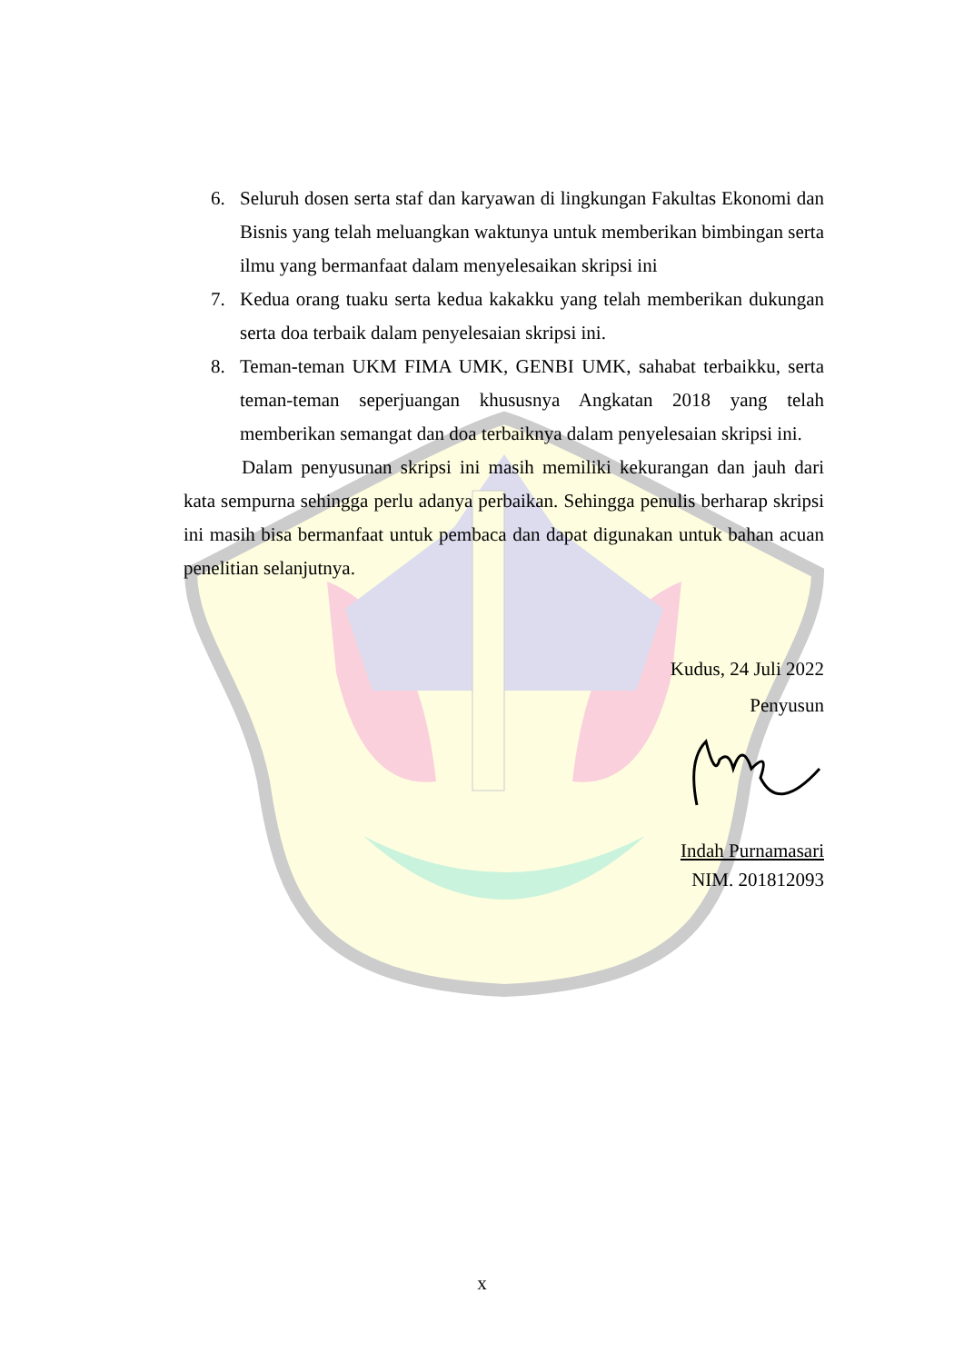6. Seluruh dosen serta staf dan karyawan di lingkungan Fakultas Ekonomi dan Bisnis yang telah meluangkan waktunya untuk memberikan bimbingan serta ilmu yang bermanfaat dalam menyelesaikan skripsi ini
7. Kedua orang tuaku serta kedua kakakku yang telah memberikan dukungan serta doa terbaik dalam penyelesaian skripsi ini.
8. Teman-teman UKM FIMA UMK, GENBI UMK, sahabat terbaikku, serta teman-teman seperjuangan khususnya Angkatan 2018 yang telah memberikan semangat dan doa terbaiknya dalam penyelesaian skripsi ini.
Dalam penyusunan skripsi ini masih memiliki kekurangan dan jauh dari kata sempurna sehingga perlu adanya perbaikan. Sehingga penulis berharap skripsi ini masih bisa bermanfaat untuk pembaca dan dapat digunakan untuk bahan acuan penelitian selanjutnya.
Kudus, 24 Juli 2022
Penyusun
Indah Purnamasari
NIM. 201812093
x